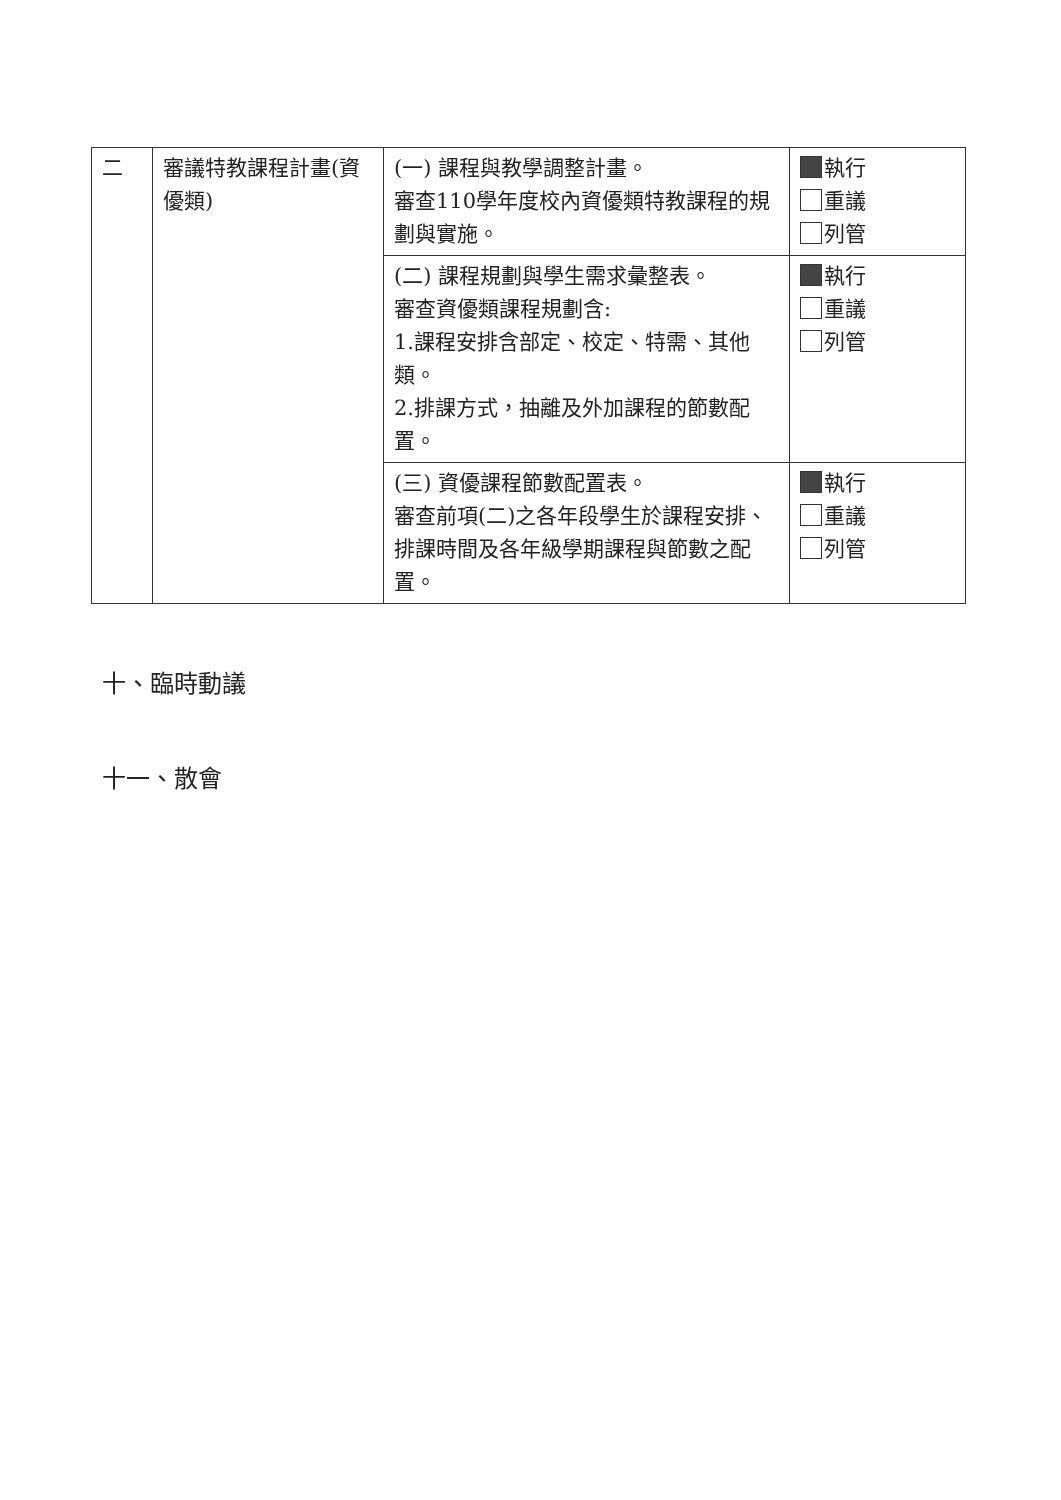| 二 | 審議特教課程計畫(資優類) | (一) 課程與教學調整計畫。 審查110學年度校內資優類特教課程的規劃與實施。 | 執行 重議 列管 |
| | | (二) 課程規劃與學生需求彙整表。 審查資優類課程規劃含: 1.課程安排含部定、校定、特需、其他類。 2.排課方式，抽離及外加課程的節數配置。 | 執行 重議 列管 |
| | | (三) 資優課程節數配置表。 審查前項(二)之各年段學生於課程安排、排課時間及各年級學期課程與節數之配置。 | 執行 重議 列管 |
十、臨時動議
十一、散會